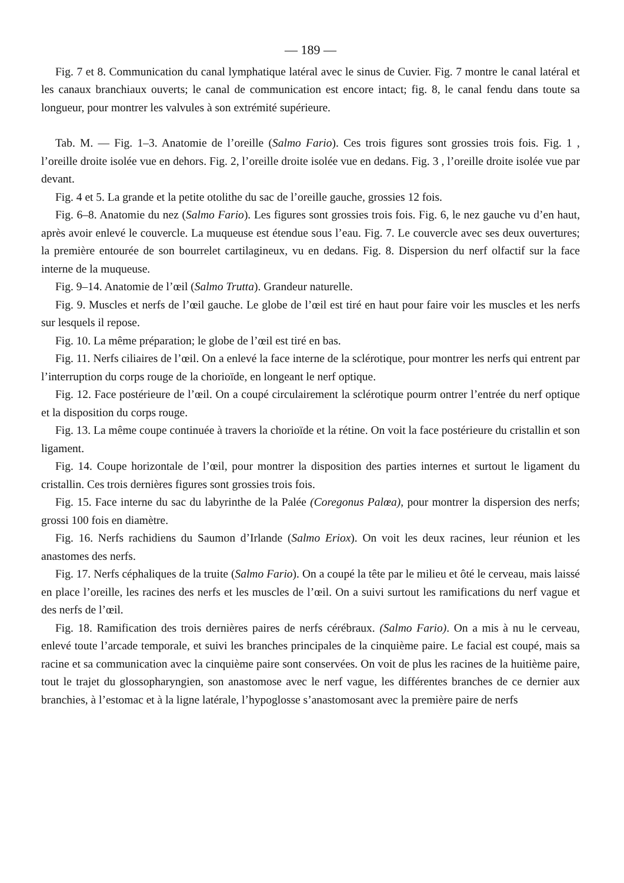— 189 —
Fig. 7 et 8. Communication du canal lymphatique latéral avec le sinus de Cuvier. Fig. 7 montre le canal latéral et les canaux branchiaux ouverts; le canal de communication est encore intact; fig. 8, le canal fendu dans toute sa longueur, pour montrer les valvules à son extrémité supérieure.
Tab. M. — Fig. 1–3. Anatomie de l’oreille (Salmo Fario). Ces trois figures sont grossies trois fois. Fig. 1 , l’oreille droite isolée vue en dehors. Fig. 2, l’oreille droite isolée vue en dedans. Fig. 3 , l’oreille droite isolée vue par devant.
Fig. 4 et 5. La grande et la petite otolithe du sac de l’oreille gauche, grossies 12 fois.
Fig. 6–8. Anatomie du nez (Salmo Fario). Les figures sont grossies trois fois. Fig. 6, le nez gauche vu d’en haut, après avoir enlevé le couvercle. La muqueuse est étendue sous l’eau. Fig. 7. Le couvercle avec ses deux ouvertures; la première entourée de son bourrelet cartilagineux, vu en dedans. Fig. 8. Dispersion du nerf olfactif sur la face interne de la muqueuse.
Fig. 9–14. Anatomie de l’œil (Salmo Trutta). Grandeur naturelle.
Fig. 9. Muscles et nerfs de l’œil gauche. Le globe de l’œil est tiré en haut pour faire voir les muscles et les nerfs sur lesquels il repose.
Fig. 10. La même préparation; le globe de l’œil est tiré en bas.
Fig. 11. Nerfs ciliaires de l’œil. On a enlevé la face interne de la sclérotique, pour montrer les nerfs qui entrent par l’interruption du corps rouge de la chorioïde, en longeant le nerf optique.
Fig. 12. Face postérieure de l’œil. On a coupé circulairement la sclérotique pourm ontrer l’entrée du nerf optique et la disposition du corps rouge.
Fig. 13. La même coupe continuée à travers la chorioïde et la rétine. On voit la face postérieure du cristallin et son ligament.
Fig. 14. Coupe horizontale de l’œil, pour montrer la disposition des parties internes et surtout le ligament du cristallin. Ces trois dernières figures sont grossies trois fois.
Fig. 15. Face interne du sac du labyrinthe de la Palée (Coregonus Palœa), pour montrer la dispersion des nerfs; grossi 100 fois en diamètre.
Fig. 16. Nerfs rachidiens du Saumon d’Irlande (Salmo Eriox). On voit les deux racines, leur réunion et les anastomes des nerfs.
Fig. 17. Nerfs céphaliques de la truite (Salmo Fario). On a coupé la tête par le milieu et ôté le cerveau, mais laissé en place l’oreille, les racines des nerfs et les muscles de l’œil. On a suivi surtout les ramifications du nerf vague et des nerfs de l’œil.
Fig. 18. Ramification des trois dernières paires de nerfs cérébraux. (Salmo Fario). On a mis à nu le cerveau, enlevé toute l’arcade temporale, et suivi les branches principales de la cinquième paire. Le facial est coupé, mais sa racine et sa communication avec la cinquième paire sont conservées. On voit de plus les racines de la huitième paire, tout le trajet du glossopharyngien, son anastomose avec le nerf vague, les différentes branches de ce dernier aux branchies, à l’estomac et à la ligne latérale, l’hypoglosse s’anastomosant avec la première paire de nerfs